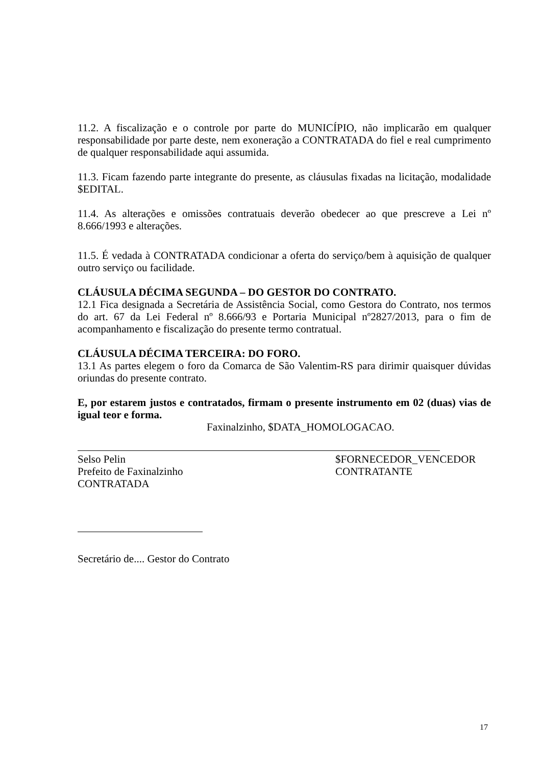11.2. A fiscalização e o controle por parte do MUNICÍPIO, não implicarão em qualquer responsabilidade por parte deste, nem exoneração a CONTRATADA do fiel e real cumprimento de qualquer responsabilidade aqui assumida.
11.3. Ficam fazendo parte integrante do presente, as cláusulas fixadas na licitação, modalidade $EDITAL.
11.4. As alterações e omissões contratuais deverão obedecer ao que prescreve a Lei nº 8.666/1993 e alterações.
11.5. É vedada à CONTRATADA condicionar a oferta do serviço/bem à aquisição de qualquer outro serviço ou facilidade.
CLÁUSULA DÉCIMA SEGUNDA – DO GESTOR DO CONTRATO.
12.1 Fica designada a Secretária de Assistência Social, como Gestora do Contrato, nos termos do art. 67 da Lei Federal nº 8.666/93 e Portaria Municipal nº2827/2013, para o fim de acompanhamento e fiscalização do presente termo contratual.
CLÁUSULA DÉCIMA TERCEIRA: DO FORO.
13.1 As partes elegem o foro da Comarca de São Valentim-RS para dirimir quaisquer dúvidas oriundas do presente contrato.
E, por estarem justos e contratados, firmam o presente instrumento em 02 (duas) vias de igual teor e forma.
Faxinalzinho, $DATA_HOMOLOGACAO.
Selso Pelin
Prefeito de Faxinalzinho
CONTRATADA
$FORNECEDOR_VENCEDOR
CONTRATANTE
Secretário de.... Gestor do Contrato
17